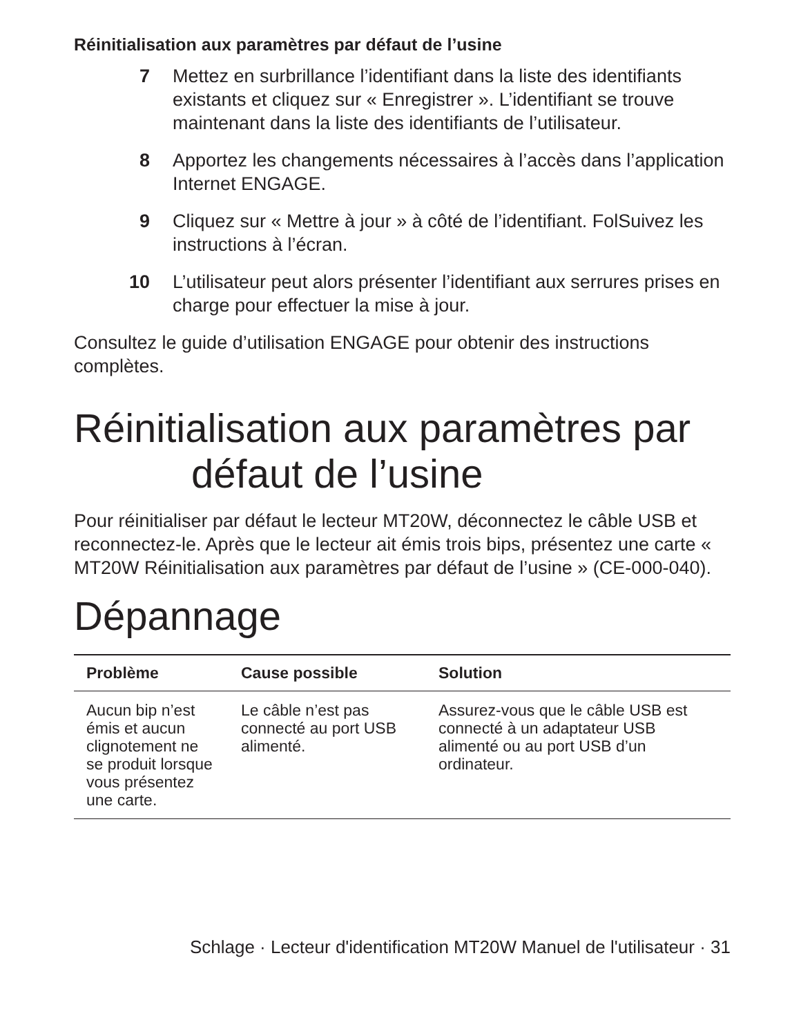Réinitialisation aux paramètres par défaut de l’usine
7 Mettez en surbrillance l’identifiant dans la liste des identifiants existants et cliquez sur « Enregistrer ». L’identifiant se trouve maintenant dans la liste des identifiants de l’utilisateur.
8 Apportez les changements nécessaires à l’accès dans l’application Internet ENGAGE.
9 Cliquez sur « Mettre à jour » à côté de l’identifiant. FolSuivez les instructions à l’écran.
10 L’utilisateur peut alors présenter l’identifiant aux serrures prises en charge pour effectuer la mise à jour.
Consultez le guide d’utilisation ENGAGE pour obtenir des instructions complètes.
Réinitialisation aux paramètres par
défaut de l’usine
Pour réinitialiser par défaut le lecteur MT20W, déconnectez le câble USB et reconnectez-le. Après que le lecteur ait émis trois bips, présentez une carte « MT20W Réinitialisation aux paramètres par défaut de l’usine » (CE-000-040).
Dépannage
| Problème | Cause possible | Solution |
| --- | --- | --- |
| Aucun bip n’est émis et aucun clignotement ne se produit lorsque vous présentez une carte. | Le câble n’est pas connecté au port USB alimenté. | Assurez-vous que le câble USB est connecté à un adaptateur USB alimenté ou au port USB d’un ordinateur. |
Schlage · Lecteur d'identification MT20W Manuel de l'utilisateur · 31